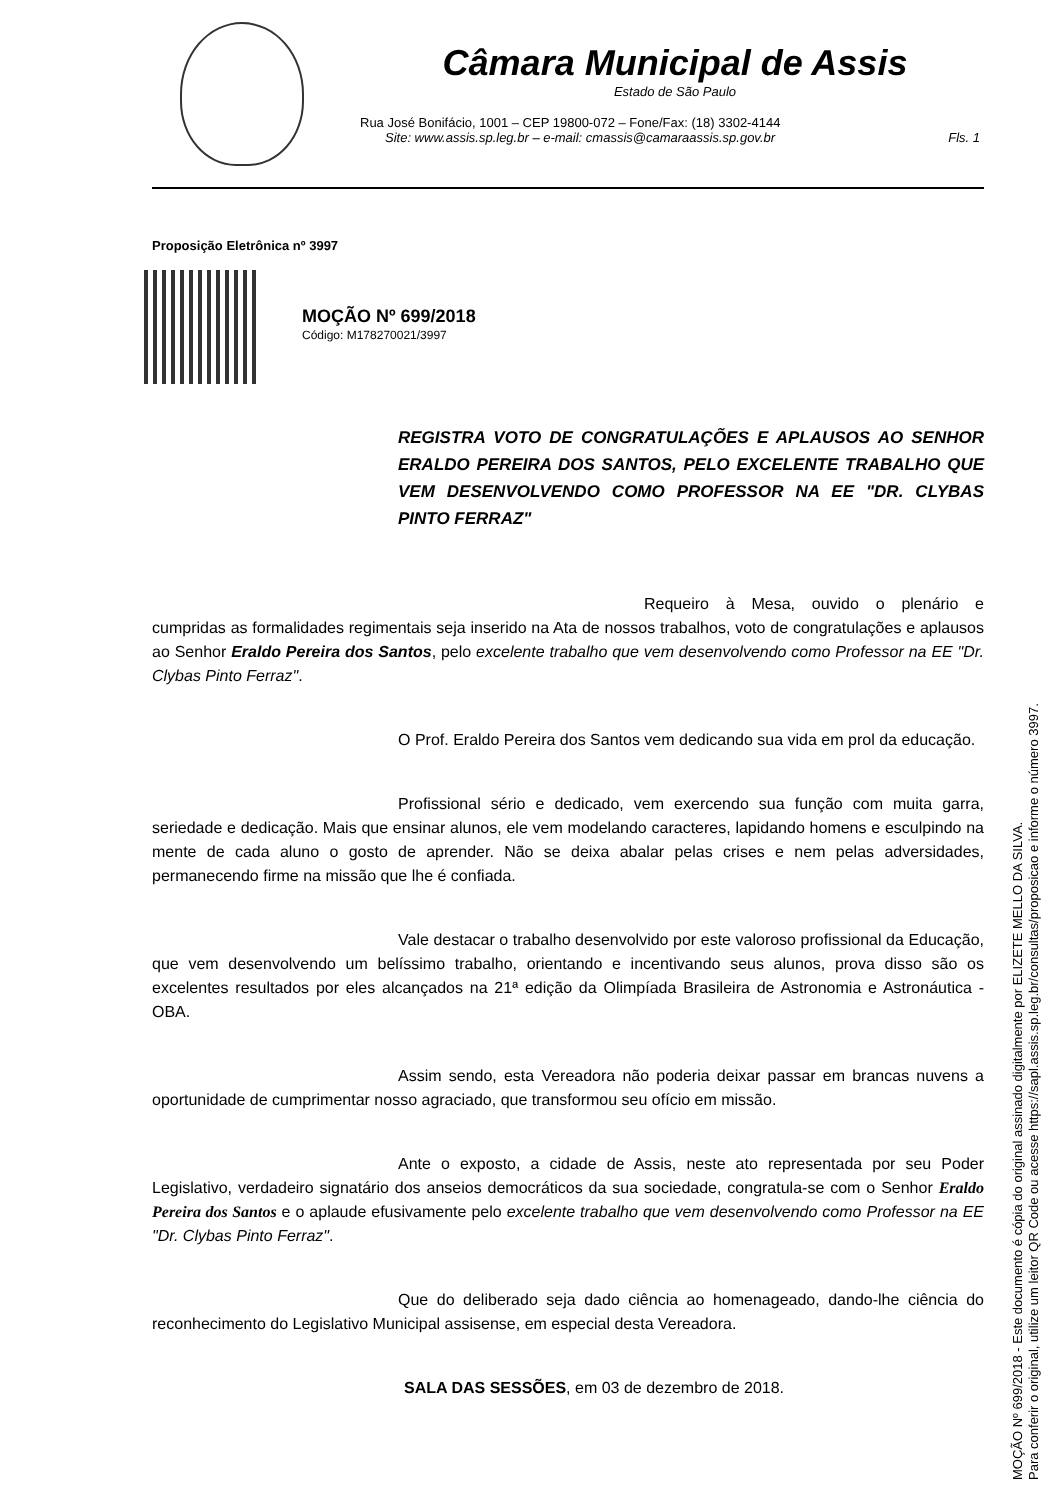Câmara Municipal de Assis
Estado de São Paulo
Rua José Bonifácio, 1001 – CEP 19800-072 – Fone/Fax: (18) 3302-4144
Site: www.assis.sp.leg.br – e-mail: cmassis@camaraassis.sp.gov.br Fls. 1
Proposição Eletrônica nº 3997
MOÇÃO Nº 699/2018
Código: M178270021/3997
REGISTRA VOTO DE CONGRATULAÇÕES E APLAUSOS AO SENHOR ERALDO PEREIRA DOS SANTOS, PELO EXCELENTE TRABALHO QUE VEM DESENVOLVENDO COMO PROFESSOR NA EE "DR. CLYBAS PINTO FERRAZ"
Requeiro à Mesa, ouvido o plenário e cumpridas as formalidades regimentais seja inserido na Ata de nossos trabalhos, voto de congratulações e aplausos ao Senhor Eraldo Pereira dos Santos, pelo excelente trabalho que vem desenvolvendo como Professor na EE "Dr. Clybas Pinto Ferraz".
O Prof. Eraldo Pereira dos Santos vem dedicando sua vida em prol da educação.
Profissional sério e dedicado, vem exercendo sua função com muita garra, seriedade e dedicação. Mais que ensinar alunos, ele vem modelando caracteres, lapidando homens e esculpindo na mente de cada aluno o gosto de aprender. Não se deixa abalar pelas crises e nem pelas adversidades, permanecendo firme na missão que lhe é confiada.
Vale destacar o trabalho desenvolvido por este valoroso profissional da Educação, que vem desenvolvendo um belíssimo trabalho, orientando e incentivando seus alunos, prova disso são os excelentes resultados por eles alcançados na 21ª edição da Olimpíada Brasileira de Astronomia e Astronáutica - OBA.
Assim sendo, esta Vereadora não poderia deixar passar em brancas nuvens a oportunidade de cumprimentar nosso agraciado, que transformou seu ofício em missão.
Ante o exposto, a cidade de Assis, neste ato representada por seu Poder Legislativo, verdadeiro signatário dos anseios democráticos da sua sociedade, congratula-se com o Senhor Eraldo Pereira dos Santos e o aplaude efusivamente pelo excelente trabalho que vem desenvolvendo como Professor na EE "Dr. Clybas Pinto Ferraz".
Que do deliberado seja dado ciência ao homenageado, dando-lhe ciência do reconhecimento do Legislativo Municipal assisense, em especial desta Vereadora.
SALA DAS SESSÕES, em 03 de dezembro de 2018.
MOÇÃO Nº 699/2018 - Este documento é cópia do original assinado digitalmente por ELIZETE MELLO DA SILVA.
Para conferir o original, utilize um leitor QR Code ou acesse https://sapl.assis.sp.leg.br/consultas/proposicao e informe o número 3997.